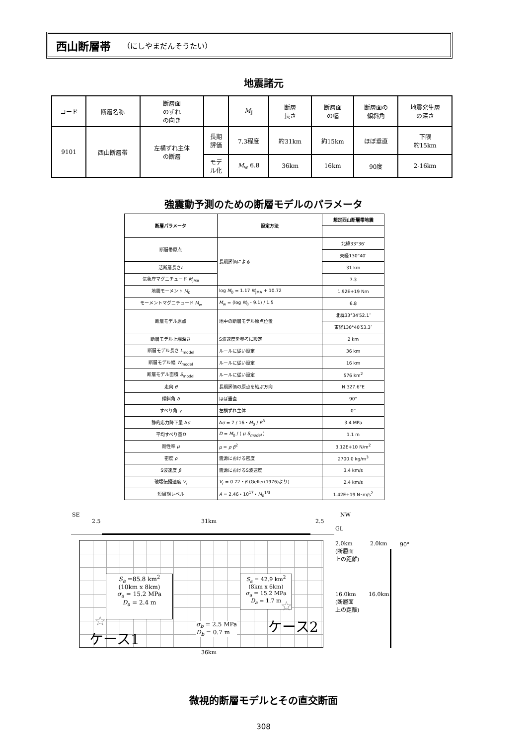西山断層帯 （にしやまだんそうたい）
地震諸元
| コード | 断層名称 | 断層面 のずれ の向き | | M<sub>J</sub> | 断層 長さ | 断層面 の幅 | 断層面の 傾斜角 | 地震発生層 の深さ |
| --- | --- | --- | --- | --- | --- | --- | --- | --- |
| 9101 | 西山断層帯 | 左横ずれ主体 の断層 | 長期 評価 | 7.3程度 | 約31km | 約15km | ほぼ垂直 | 下限 約15km |
| | | | モデ ル化 | M<sub>w</sub> 6.8 | 36km | 16km | 90度 | 2-16km |
強震動予測のための断層モデルのパラメータ
| 断層パラメータ | 設定方法 | 想定西山断層帯地震 |
| --- | --- | --- |
| 断層帯原点 | 長期評価による | 北緯33°36′ |
| | | 東経130°40′ |
| 活断層長さ L | | 31 km |
| 気象庁マグニチュード M<sub>JMA</sub> | | 7.3 |
| 地震モーメント M<sub>0</sub> | log M<sub>0</sub> = 1.17 M<sub>JMA</sub> + 10.72 | 1.92E+19 Nm |
| モーメントマグニチュード M<sub>w</sub> | M<sub>w</sub> = (log M<sub>0</sub> - 9.1) / 1.5 | 6.8 |
| 断層モデル原点 | 地中の断層モデル原点位置 | 北緯33°34′52.1″ |
| | | 東経130°40′53.3″ |
| 断層モデル上端深さ | S波速度を参考に設定 | 2 km |
| 断層モデル長さ L<sub>model</sub> | ルールに従い設定 | 36 km |
| 断層モデル幅 W<sub>model</sub> | ルールに従い設定 | 16 km |
| 断層モデル面積 S<sub>model</sub> | ルールに従い設定 | 576 km<sup>2</sup> |
| 走向 θ | 長期評価の原点を結ぶ方向 | N 327.6°E |
| 傾斜角 δ | ほぼ垂直 | 90° |
| すべり角 γ | 左横ずれ主体 | 0° |
| 静的応力降下量 Δ σ | Δ σ = 7 / 16・ M<sub>0</sub> / R<sup>3</sup> | 3.4 MPa |
| 平均すべり量 D | D = M<sub>0</sub> / ( μ S<sub>model</sub> ) | 1.1 m |
| 剛性率 μ | μ = ρ β<sup>2</sup> | 3.12E+10 N/m<sup>2</sup> |
| 密度 ρ | 震源における密度 | 2700.0 kg/m<sup>3</sup> |
| S波速度 β | 震源におけるS波速度 | 3.4 km/s |
| 破壊伝播速度 V<sub>r</sub> | V<sub>r</sub> = 0.72・ β (Geller(1976)より) | 2.4 km/s |
| 短周期レベル | A = 2.46・10<sup>17</sup>・ M<sub>0</sub><sup>1/3</sup> | 1.42E+19 N･m/s<sup>2</sup> |
SE NW
2.5 31km 2.5
GL
S<sub>a</sub> =85.8 km<sup>2</sup>
(10km x 8km)
σ<sub>a</sub> = 15.2 MPa
D<sub>a</sub> = 2.4 m
S<sub>a</sub> = 42.9 km<sup>2</sup>
(8km x 6km)
σ<sub>a</sub> = 15.2 MPa
D<sub>a</sub> = 1.7 m
σ<sub>b</sub> = 2.5 MPa
D<sub>b</sub> = 0.7 m
☆
☆
ケース1
ケース2
36km
2.0km
(断層面
上の距離)
16.0km
(断層面
上の距離)
2.0km 90°
16.0km
微視的断層モデルとその直交断面
308